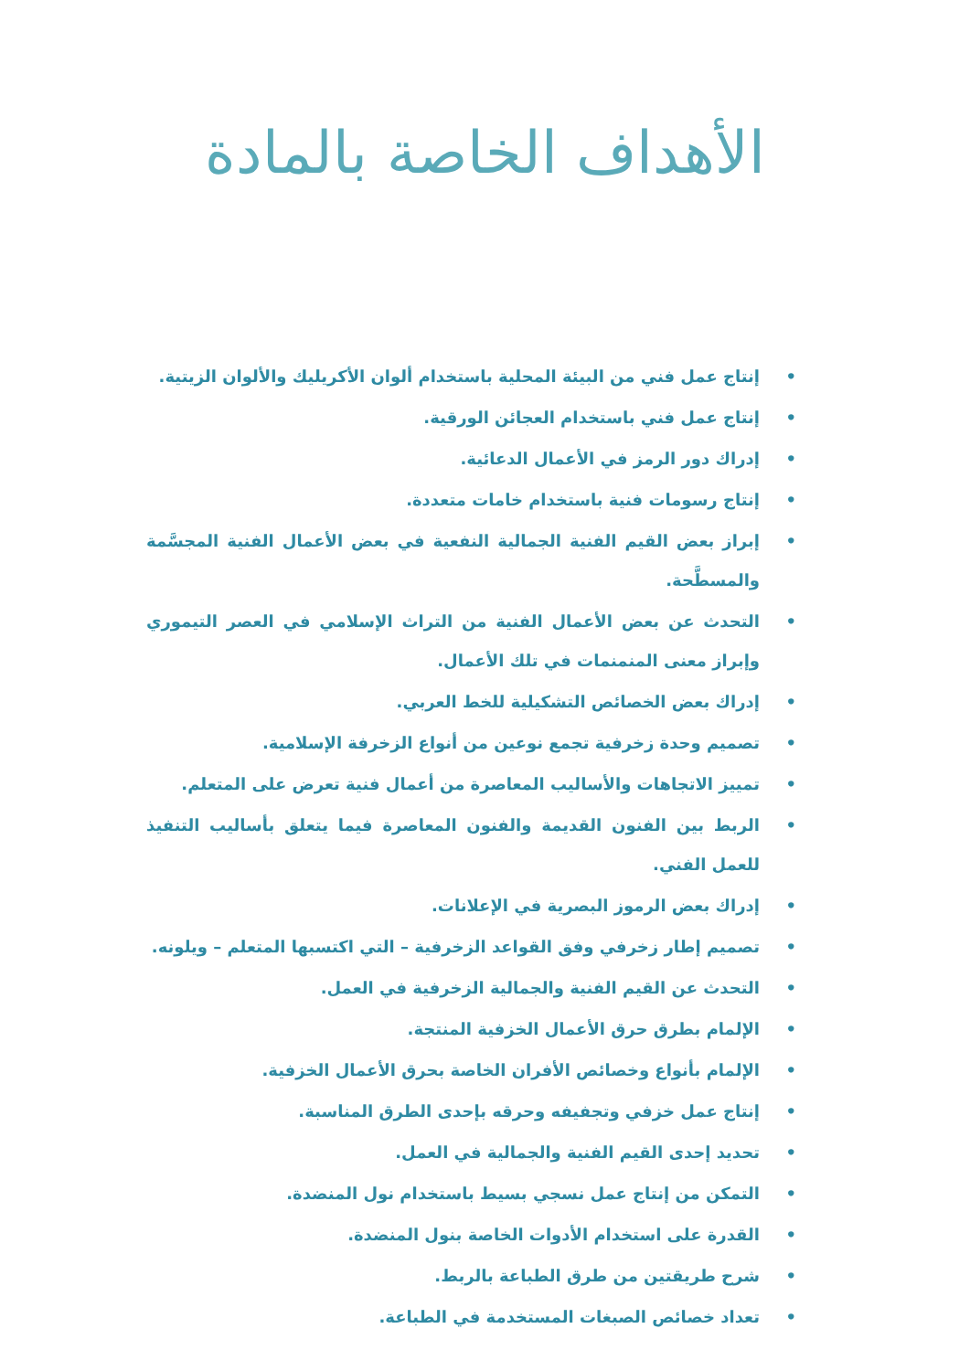الأهداف الخاصة بالمادة
• إنتاج عمل فني من البيئة المحلية باستخدام ألوان الأكريليك والألوان الزيتية.
• إنتاج عمل فني باستخدام العجائن الورقية.
• إدراك دور الرمز في الأعمال الدعائية.
• إنتاج رسومات فنية باستخدام خامات متعددة.
• إبراز بعض القيم الفنية الجمالية النفعية في بعض الأعمال الفنية المجسَّمة والمسطَّحة.
• التحدث عن بعض الأعمال الفنية من التراث الإسلامي في العصر التيموري وإبراز معنى المنمنمات في تلك الأعمال.
• إدراك بعض الخصائص التشكيلية للخط العربي.
• تصميم وحدة زخرفية تجمع نوعين من أنواع الزخرفة الإسلامية.
• تمييز الاتجاهات والأساليب المعاصرة من أعمال فنية تعرض على المتعلم.
• الربط بين الفنون القديمة والفنون المعاصرة فيما يتعلق بأساليب التنفيذ للعمل الفني.
• إدراك بعض الرموز البصرية في الإعلانات.
• تصميم إطار زخرفي وفق القواعد الزخرفية – التي اكتسبها المتعلم – ويلونه.
• التحدث عن القيم الفنية والجمالية الزخرفية في العمل.
• الإلمام بطرق حرق الأعمال الخزفية المنتجة.
• الإلمام بأنواع وخصائص الأفران الخاصة بحرق الأعمال الخزفية.
• إنتاج عمل خزفي وتجفيفه وحرقه بإحدى الطرق المناسبة.
• تحديد إحدى القيم الفنية والجمالية في العمل.
• التمكن من إنتاج عمل نسجي بسيط باستخدام نول المنضدة.
• القدرة على استخدام الأدوات الخاصة بنول المنضدة.
• شرح طريقتين من طرق الطباعة بالربط.
• تعداد خصائص الصبغات المستخدمة في الطباعة.